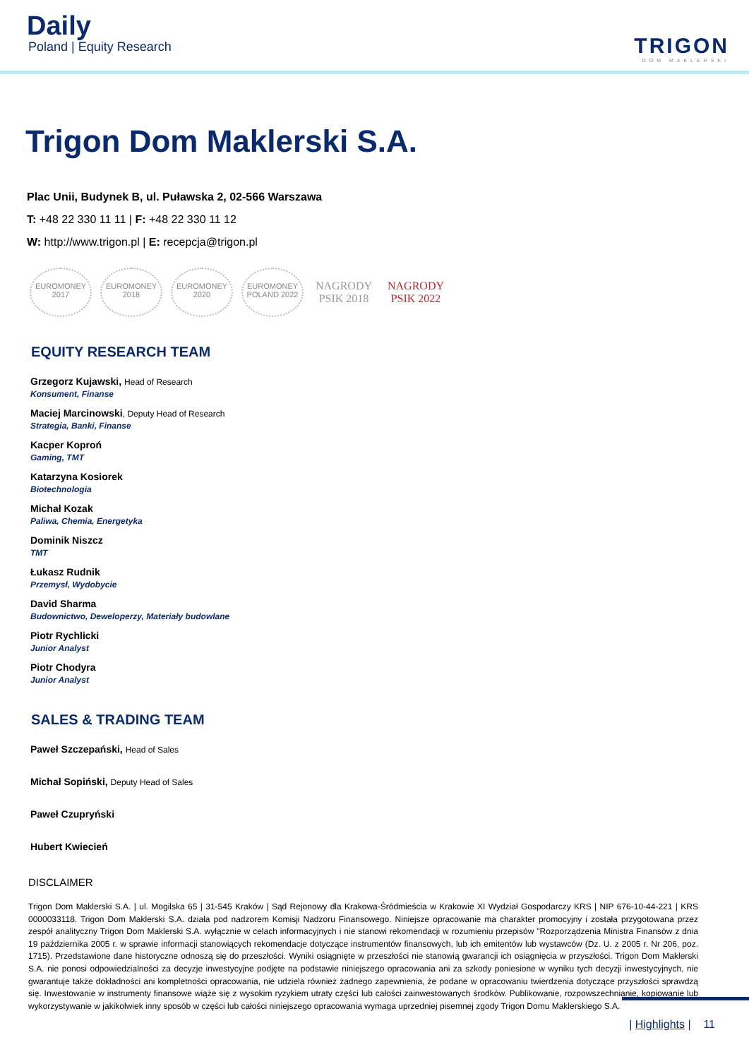Daily
Poland | Equity Research
TRIGON
DOM MAKLERSKI
Trigon Dom Maklerski S.A.
Plac Unii, Budynek B, ul. Puławska 2, 02-566 Warszawa
T: +48 22 330 11 11 | F: +48 22 330 11 12
W: http://www.trigon.pl | E: recepcja@trigon.pl
EUROMONEY 2017
EUROMONEY 2018
EUROMONEY 2020
EUROMONEY POLAND 2022
NAGRODY PSIK 2018
NAGRODY PSIK 2022
EQUITY RESEARCH TEAM
Grzegorz Kujawski, Head of Research
Konsument, Finanse
Maciej Marcinowski, Deputy Head of Research
Strategia, Banki, Finanse
Kacper Koproń
Gaming, TMT
Katarzyna Kosiorek
Biotechnologia
Michał Kozak
Paliwa, Chemia, Energetyka
Dominik Niszcz
TMT
Łukasz Rudnik
Przemysł, Wydobycie
David Sharma
Budownictwo, Deweloperzy, Materiały budowlane
Piotr Rychlicki
Junior Analyst
Piotr Chodyra
Junior Analyst
SALES & TRADING TEAM
Paweł Szczepański, Head of Sales
Michał Sopiński, Deputy Head of Sales
Paweł Czupryński
Hubert Kwiecień
DISCLAIMER
Trigon Dom Maklerski S.A. | ul. Mogilska 65 | 31-545 Kraków | Sąd Rejonowy dla Krakowa-Śródmieścia w Krakowie XI Wydział Gospodarczy KRS | NIP 676-10-44-221 | KRS 0000033118. Trigon Dom Maklerski S.A. działa pod nadzorem Komisji Nadzoru Finansowego. Niniejsze opracowanie ma charakter promocyjny i została przygotowana przez zespół analityczny Trigon Dom Maklerski S.A. wyłącznie w celach informacyjnych i nie stanowi rekomendacji w rozumieniu przepisów "Rozporządzenia Ministra Finansów z dnia 19 października 2005 r. w sprawie informacji stanowiących rekomendacje dotyczące instrumentów finansowych, lub ich emitentów lub wystawców (Dz. U. z 2005 r. Nr 206, poz. 1715). Przedstawione dane historyczne odnoszą się do przeszłości. Wyniki osiągnięte w przeszłości nie stanowią gwarancji ich osiągnięcia w przyszłości. Trigon Dom Maklerski S.A. nie ponosi odpowiedzialności za decyzje inwestycyjne podjęte na podstawie niniejszego opracowania ani za szkody poniesione w wyniku tych decyzji inwestycyjnych, nie gwarantuje także dokładności ani kompletności opracowania, nie udziela również żadnego zapewnienia, że podane w opracowaniu twierdzenia dotyczące przyszłości sprawdzą się. Inwestowanie w instrumenty finansowe wiąże się z wysokim ryzykiem utraty części lub całości zainwestowanych środków. Publikowanie, rozpowszechnianie, kopiowanie lub wykorzystywanie w jakikolwiek inny sposób w części lub całości niniejszego opracowania wymaga uprzedniej pisemnej zgody Trigon Domu Maklerskiego S.A.
| Highlights | 11